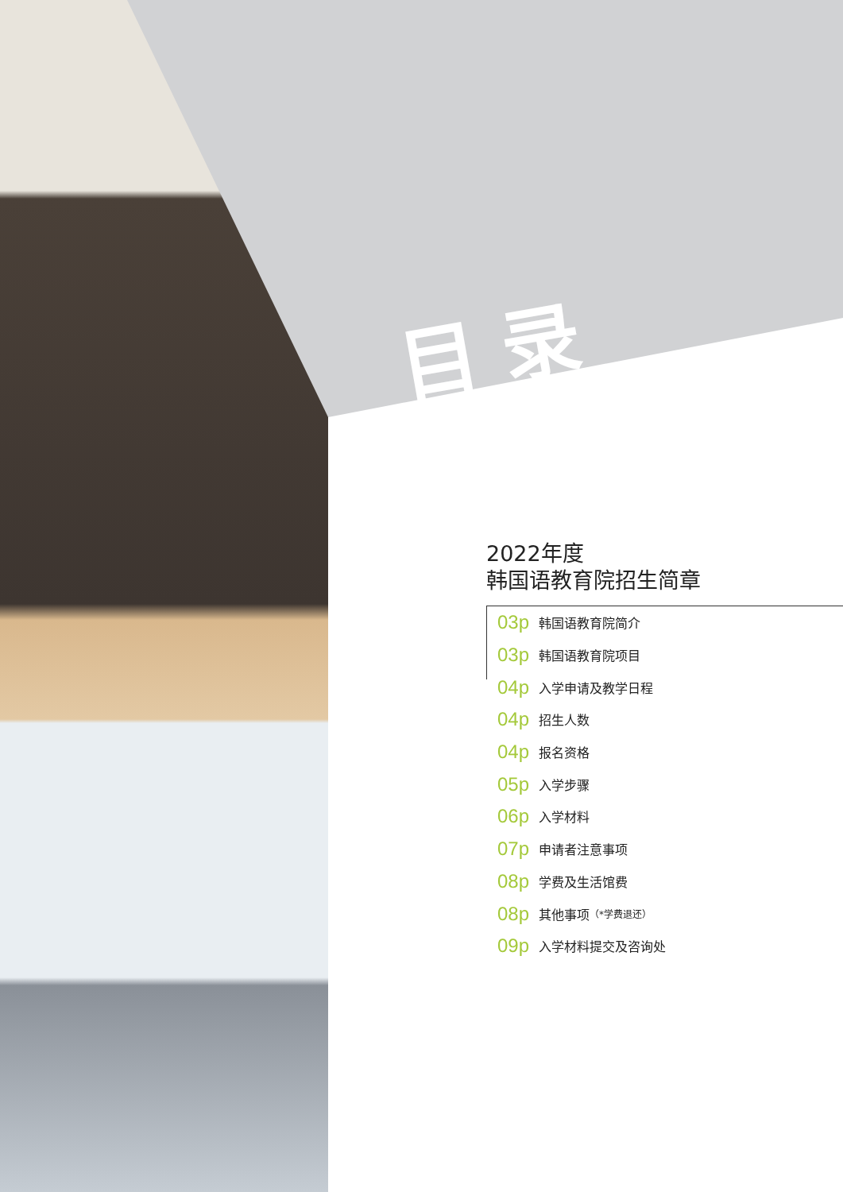目录
2022年度
韩国语教育院招生简章
03p 韩国语教育院简介
03p 韩国语教育院项目
04p 入学申请及教学日程
04p 招生人数
04p 报名资格
05p 入学步骤
06p 入学材料
07p 申请者注意事项
08p 学费及生活馆费
08p 其他事项 （*学费退还）
09p 入学材料提交及咨询处